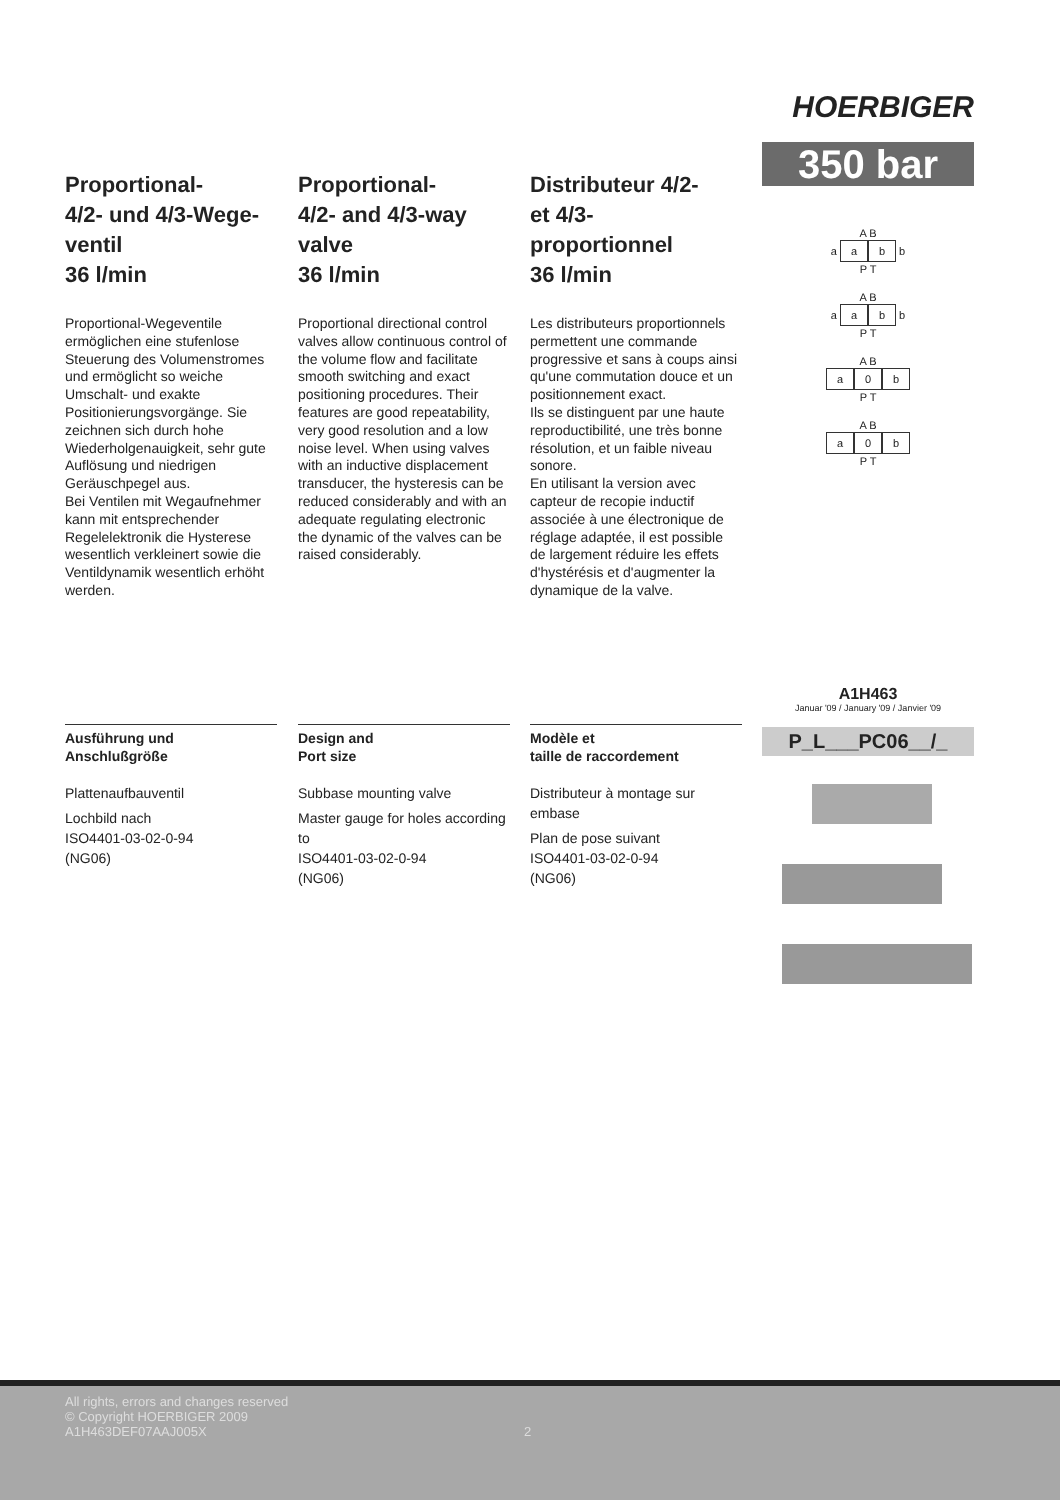Proportional-
4/2- und 4/3-Wege-
ventil
36 l/min
Proportional-Wegeventile ermöglichen eine stufenlose Steuerung des Volumen­stromes und ermöglicht so weiche Umschalt- und exakte Positionierungsvorgänge. Sie zeichnen sich durch hohe Wiederholgenauigkeit, sehr gute Auflösung und niedrigen Geräuschpegel aus.
Bei Ventilen mit Wegauf­nehmer kann mit entspre­chender Regelelektronik die Hysterese wesentlich verkleinert sowie die Ventil­dynamik wesentlich erhöht werden.
Proportional-
4/2- and 4/3-way
valve
36 l/min
Proportional directional control valves allow continuous control of the volume flow and facilitate smooth switching and exact positioning procedures. Their features are good repeatability, very good resolution and a low noise level. When using valves with an inductive displacement transducer, the hysteresis can be reduced considerably and with an adequate regulating electronic the dynamic of the valves can be raised considerably.
Distributeur 4/2-
et 4/3-
proportionnel
36 l/min
Les distributeurs proportionnels permettent une commande progressive et sans à coups ainsi qu'une commutation douce et un positionnement exact.
Ils se distinguent par une haute reproductibilité, une très bonne résolution, et un faible niveau sonore.
En utilisant la version avec capteur de recopie inductif associée à une électronique de réglage adaptée, il est possible de largement réduire les effets d'hystérésis et d'augmenter la dynamique de la valve.
HOERBIGER
350 bar
A B
a a b b
P T
A B
a a b b
P T
A B
a 0 b
P T
A B
a 0 b
P T
A1H463
Januar '09 / January '09 / Janvier '09
P_L___PC06__/_
Ausführung und
Anschlußgröße
Plattenaufbauventil
Lochbild nach
ISO4401-03-02-0-94
(NG06)
Design and
Port size
Subbase mounting valve
Master gauge for holes according to
ISO4401-03-02-0-94
(NG06)
Modèle et
taille de raccordement
Distributeur à montage sur embase
Plan de pose suivant
ISO4401-03-02-0-94
(NG06)
All rights, errors and changes reserved
© Copyright HOERBIGER 2009
A1H463DEF07AAJ005X
2